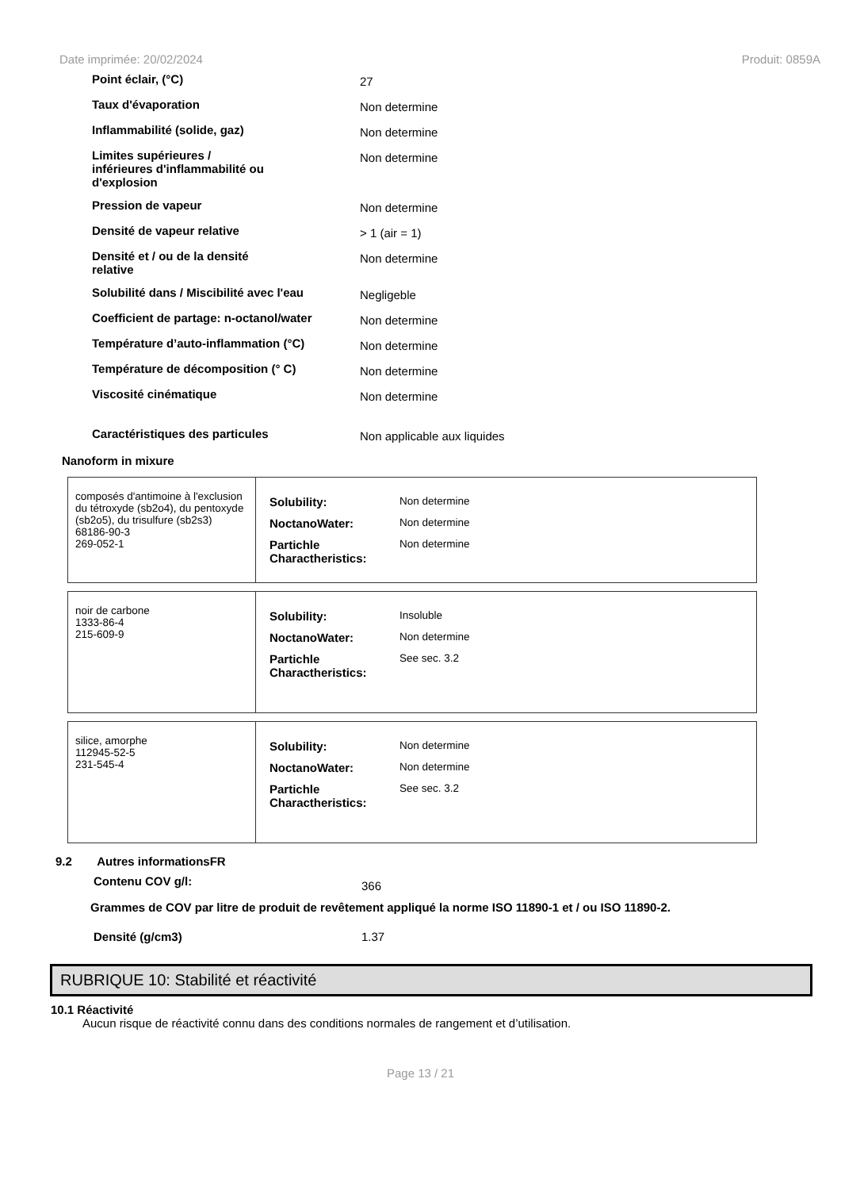Date imprimée: 20/02/2024 Produit: 0859A
Point éclair, (°C)
27
Taux d'évaporation
Non determine
Inflammabilité (solide, gaz)
Non determine
Limites supérieures /
inférieures d'inflammabilité ou
d'explosion
Non determine
Pression de vapeur
Non determine
Densité de vapeur relative
> 1 (air = 1)
Densité et / ou de la densité
relative
Non determine
Solubilité dans / Miscibilité avec l'eau
Negligeble
Coefficient de partage: n-octanol/water
Non determine
Température d’auto-inflammation (°C)
Non determine
Température de décomposition (° C)
Non determine
Viscosité cinématique
Non determine
Caractéristiques des particules
Non applicable aux liquides
Nanoform in mixure
| composés d'antimoine à l'exclusion du tétroxyde (sb2o4), du pentoxyde (sb2o5), du trisulfure (sb2s3) 68186-90-3 269-052-1 | / Solubility: / Non determine / / NoctanoWater: / Non determine / / Partichle Charactheristics: / Non determine / |
| noir de carbone 1333-86-4 215-609-9 | / Solubility: / Insoluble / / NoctanoWater: / Non determine / / Partichle Charactheristics: / See sec. 3.2 / |
| silice, amorphe 112945-52-5 231-545-4 | / Solubility: / Non determine / / NoctanoWater: / Non determine / / Partichle Charactheristics: / See sec. 3.2 / |
9.2 Autres informationsFR
Contenu COV g/l: 366
Grammes de COV par litre de produit de revêtement appliqué la norme ISO 11890-1 et / ou ISO 11890-2.
Densité (g/cm3) 1.37
RUBRIQUE 10: Stabilité et réactivité
10.1 Réactivité
Aucun risque de réactivité connu dans des conditions normales de rangement et d’utilisation.
Page 13 / 21